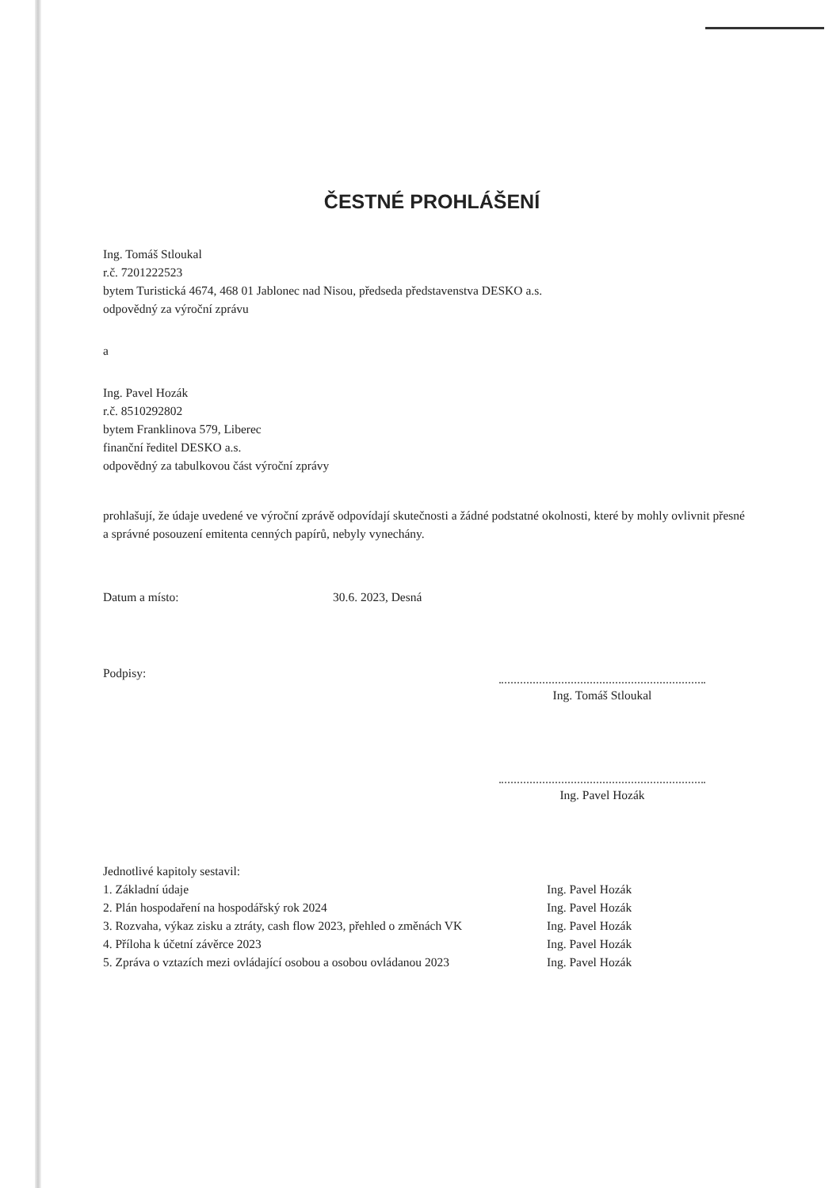ČESTNÉ PROHLÁŠENÍ
Ing. Tomáš Stloukal
r.č. 7201222523
bytem Turistická 4674, 468 01 Jablonec nad Nisou, předseda představenstva DESKO a.s.
odpovědný za výroční zprávu
a
Ing. Pavel Hozák
r.č. 8510292802
bytem Franklinova 579, Liberec
finanční ředitel DESKO a.s.
odpovědný za tabulkovou část výroční zprávy
prohlašují, že údaje uvedené ve výroční zprávě odpovídají skutečnosti a žádné podstatné okolnosti, které by mohly ovlivnit přesné a správné posouzení emitenta cenných papírů, nebyly vynechány.
Datum a místo: 30.6. 2023, Desná
Podpisy:
Ing. Tomáš Stloukal
Ing. Pavel Hozák
Jednotlivé kapitoly sestavil:
1. Základní údaje Ing. Pavel Hozák
2. Plán hospodaření na hospodářský rok 2024 Ing. Pavel Hozák
3. Rozvaha, výkaz zisku a ztráty, cash flow 2023, přehled o změnách VK Ing. Pavel Hozák
4. Příloha k účetní závěrce 2023 Ing. Pavel Hozák
5. Zpráva o vztazích mezi ovládající osobou a osobou ovládanou 2023 Ing. Pavel Hozák